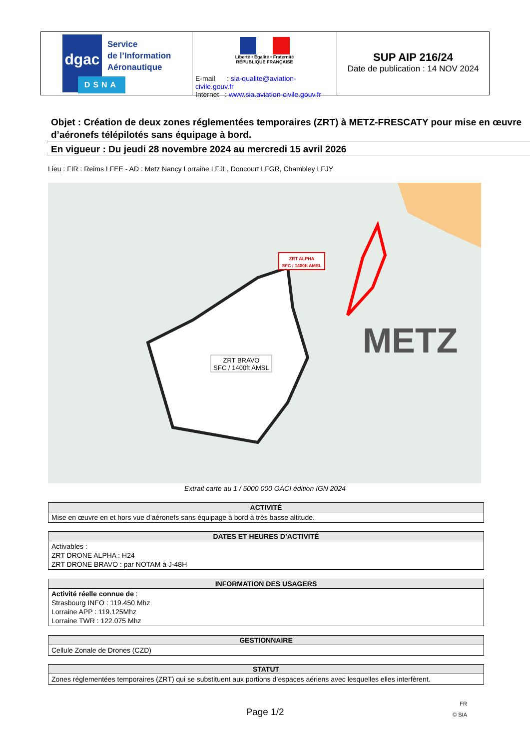dgac
DSNA
Service
de l’Information
Aéronautique
Liberté • Égalité • Fraternité
RÉPUBLIQUE FRANÇAISE
E-mail : sia-qualite@aviation-civile.gouv.fr
Internet : www.sia.aviation-civile.gouv.fr
SUP AIP 216/24
Date de publication : 14 NOV 2024
Objet : Création de deux zones réglementées temporaires (ZRT) à METZ-FRESCATY pour mise en œuvre d’aéronefs télépilotés sans équipage à bord.
En vigueur : Du jeudi 28 novembre 2024 au mercredi 15 avril 2026
Lieu : FIR : Reims LFEE - AD : Metz Nancy Lorraine LFJL, Doncourt LFGR, Chambley LFJY
ZRT ALPHA
SFC / 1400ft AMSL
ZRT BRAVO
SFC / 1400ft AMSL
METZ
Extrait carte au 1 / 5000 000 OACI édition IGN 2024
| ACTIVITÉ |
| --- |
| Mise en œuvre en et hors vue d’aéronefs sans équipage à bord à très basse altitude. |
| DATES ET HEURES D’ACTIVITÉ |
| --- |
| Activables : ZRT DRONE ALPHA : H24 ZRT DRONE BRAVO : par NOTAM à J-48H |
| INFORMATION DES USAGERS |
| --- |
| Activité réelle connue de : Strasbourg INFO : 119.450 Mhz Lorraine APP : 119.125Mhz Lorraine TWR : 122.075 Mhz |
| GESTIONNAIRE |
| --- |
| Cellule Zonale de Drones (CZD) |
| STATUT |
| --- |
| Zones réglementées temporaires (ZRT) qui se substituent aux portions d’espaces aériens avec lesquelles elles interfèrent. |
Page 1/2
FR
© SIA